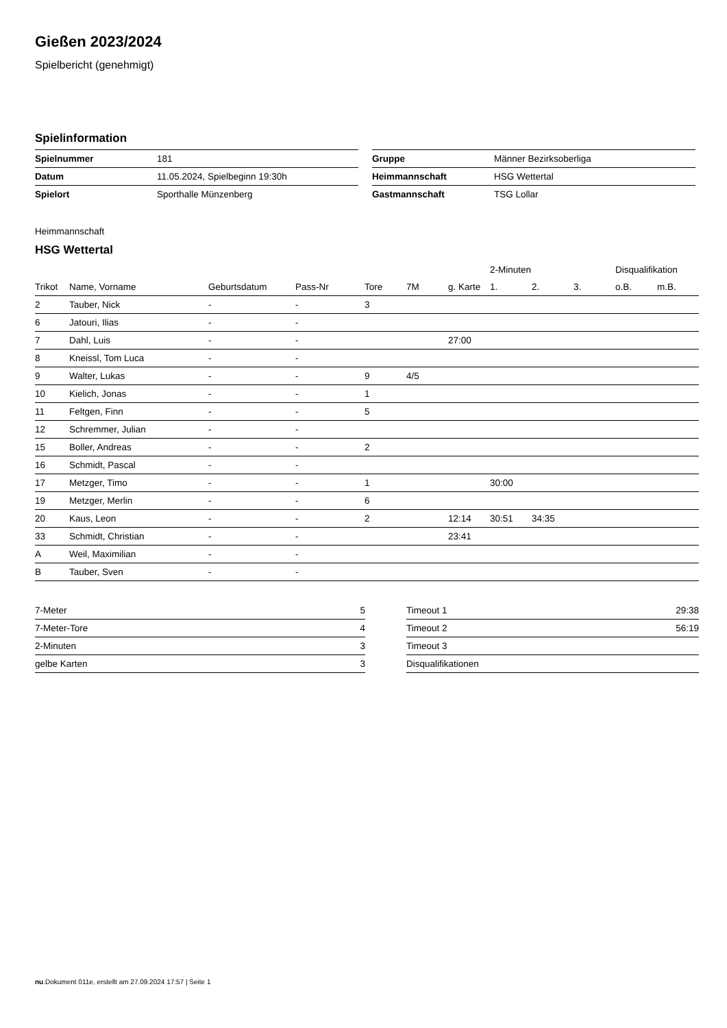Gießen 2023/2024
Spielbericht (genehmigt)
Spielinformation
| Spielnummer | 181 |
| Datum | 11.05.2024, Spielbeginn 19:30h |
| Spielort | Sporthalle Münzenberg |
| Gruppe | Männer Bezirksoberliga |
| Heimmannschaft | HSG Wettertal |
| Gastmannschaft | TSG Lollar |
Heimmannschaft
HSG Wettertal
| | | | | | | | 2-Minuten | | | Disqualifikation | |
| --- | --- | --- | --- | --- | --- | --- | --- | --- | --- | --- | --- |
| Trikot | Name, Vorname | Geburtsdatum | Pass-Nr | Tore | 7M | g. Karte | 1. | 2. | 3. | o.B. | m.B. |
| 2 | Tauber, Nick | - | - | 3 | | | | | | | |
| 6 | Jatouri, Ilias | - | - | | | | | | | | |
| 7 | Dahl, Luis | - | - | | | 27:00 | | | | | |
| 8 | Kneissl, Tom Luca | - | - | | | | | | | | |
| 9 | Walter, Lukas | - | - | 9 | 4/5 | | | | | | |
| 10 | Kielich, Jonas | - | - | 1 | | | | | | | |
| 11 | Feltgen, Finn | - | - | 5 | | | | | | | |
| 12 | Schremmer, Julian | - | - | | | | | | | | |
| 15 | Boller, Andreas | - | - | 2 | | | | | | | |
| 16 | Schmidt, Pascal | - | - | | | | | | | | |
| 17 | Metzger, Timo | - | - | 1 | | | 30:00 | | | | |
| 19 | Metzger, Merlin | - | - | 6 | | | | | | | |
| 20 | Kaus, Leon | - | - | 2 | | 12:14 | 30:51 | 34:35 | | | |
| 33 | Schmidt, Christian | - | - | | | 23:41 | | | | | |
| A | Weil, Maximilian | - | - | | | | | | | | |
| B | Tauber, Sven | - | - | | | | | | | | |
| 7-Meter | 5 |
| 7-Meter-Tore | 4 |
| 2-Minuten | 3 |
| gelbe Karten | 3 |
| Timeout 1 | 29:38 |
| Timeout 2 | 56:19 |
| Timeout 3 | |
| Disqualifikationen | |
nu.Dokument 011e, erstellt am 27.09.2024 17:57 | Seite 1